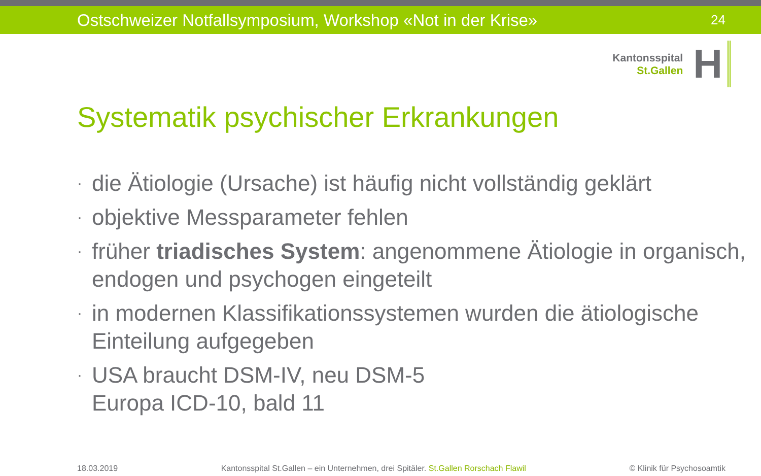Ostschweizer Notfallsymposium, Workshop «Not in der Krise» 24
Kantonsspital
St.Gallen
H
Systematik psychischer Erkrankungen
· die Ätiologie (Ursache) ist häufig nicht vollständig geklärt
· objektive Messparameter fehlen
· früher triadisches System: angenommene Ätiologie in organisch, endogen und psychogen eingeteilt
· in modernen Klassifikationssystemen wurden die ätiologische Einteilung aufgegeben
· USA braucht DSM-IV, neu DSM-5
Europa ICD-10, bald 11
18.03.2019 Kantonsspital St.Gallen – ein Unternehmen, drei Spitäler. St.Gallen Rorschach Flawil © Klinik für Psychosoamtik